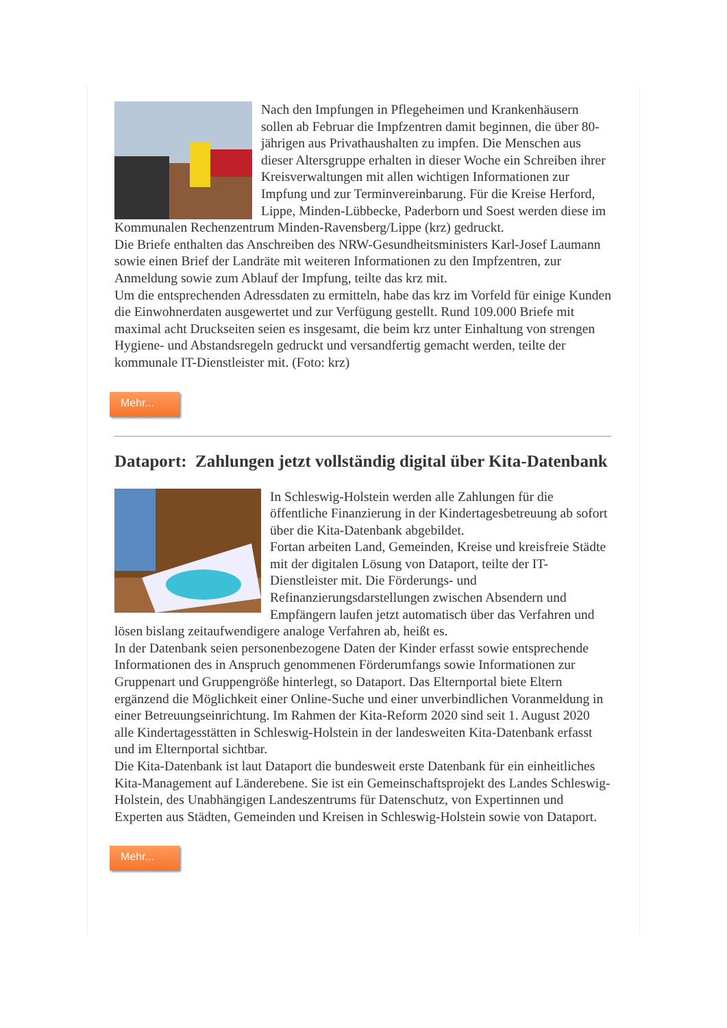Nach den Impfungen in Pflegeheimen und Krankenhäusern sollen ab Februar die Impfzentren damit beginnen, die über 80-jährigen aus Privathaushalten zu impfen. Die Menschen aus dieser Altersgruppe erhalten in dieser Woche ein Schreiben ihrer Kreisverwaltungen mit allen wichtigen Informationen zur Impfung und zur Terminvereinbarung. Für die Kreise Herford, Lippe, Minden-Lübbecke, Paderborn und Soest werden diese im Kommunalen Rechenzentrum Minden-Ravensberg/Lippe (krz) gedruckt.
Die Briefe enthalten das Anschreiben des NRW-Gesundheitsministers Karl-Josef Laumann sowie einen Brief der Landräte mit weiteren Informationen zu den Impfzentren, zur Anmeldung sowie zum Ablauf der Impfung, teilte das krz mit.
Um die entsprechenden Adressdaten zu ermitteln, habe das krz im Vorfeld für einige Kunden die Einwohnerdaten ausgewertet und zur Verfügung gestellt. Rund 109.000 Briefe mit maximal acht Druckseiten seien es insgesamt, die beim krz unter Einhaltung von strengen Hygiene- und Abstandsregeln gedruckt und versandfertig gemacht werden, teilte der kommunale IT-Dienstleister mit. (Foto: krz)
Mehr...
Dataport: Zahlungen jetzt vollständig digital über Kita-Datenbank
In Schleswig-Holstein werden alle Zahlungen für die öffentliche Finanzierung in der Kindertagesbetreuung ab sofort über die Kita-Datenbank abgebildet.
Fortan arbeiten Land, Gemeinden, Kreise und kreisfreie Städte mit der digitalen Lösung von Dataport, teilte der IT-Dienstleister mit. Die Förderungs- und Refinanzierungsdarstellungen zwischen Absendern und Empfängern laufen jetzt automatisch über das Verfahren und lösen bislang zeitaufwendigere analoge Verfahren ab, heißt es.
In der Datenbank seien personenbezogene Daten der Kinder erfasst sowie entsprechende Informationen des in Anspruch genommenen Förderumfangs sowie Informationen zur Gruppenart und Gruppengröße hinterlegt, so Dataport. Das Elternportal biete Eltern ergänzend die Möglichkeit einer Online-Suche und einer unverbindlichen Voranmeldung in einer Betreuungseinrichtung. Im Rahmen der Kita-Reform 2020 sind seit 1. August 2020 alle Kindertagesstätten in Schleswig-Holstein in der landesweiten Kita-Datenbank erfasst und im Elternportal sichtbar.
Die Kita-Datenbank ist laut Dataport die bundesweit erste Datenbank für ein einheitliches Kita-Management auf Länderebene. Sie ist ein Gemeinschaftsprojekt des Landes Schleswig-Holstein, des Unabhängigen Landeszentrums für Datenschutz, von Expertinnen und Experten aus Städten, Gemeinden und Kreisen in Schleswig-Holstein sowie von Dataport.
Mehr...